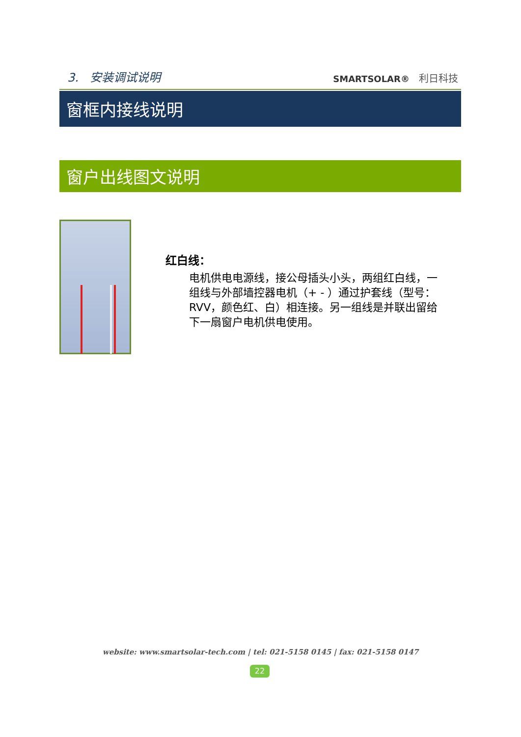3. 安装调试说明 SMARTSOLAR® 利日科技
窗框内接线说明
窗户出线图文说明
红白线：
电机供电电源线，接公母插头小头，两组红白线，一组线与外部墙控器电机（+ - ）通过护套线（型号：RVV，颜色红、白）相连接。另一组线是并联出留给下一扇窗户电机供电使用。
website: www.smartsolar-tech.com | tel: 021-5158 0145 | fax: 021-5158 0147
22